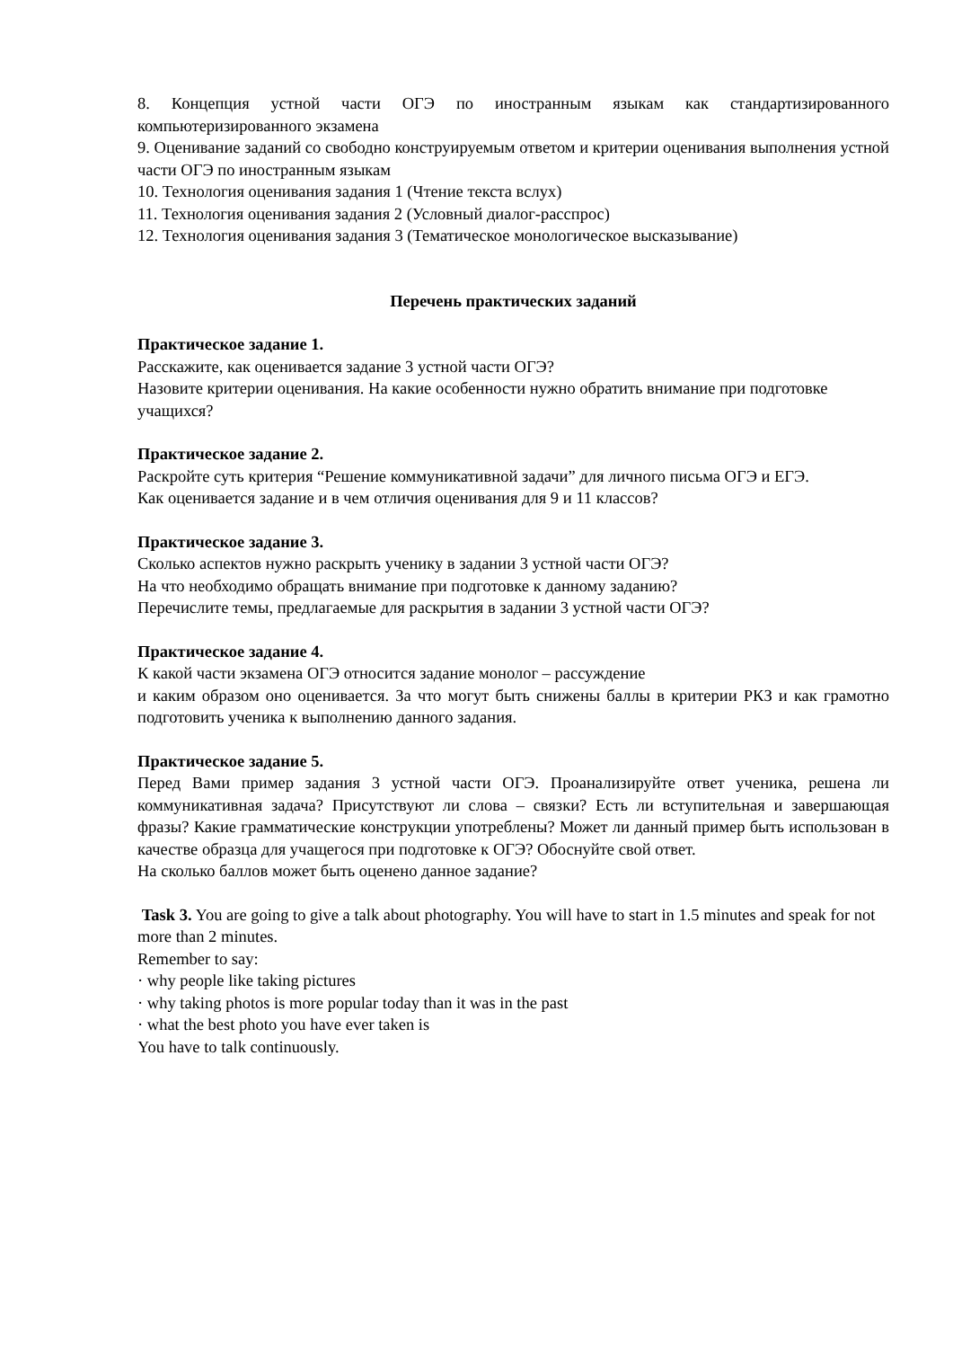8. Концепция устной части ОГЭ по иностранным языкам как стандартизированного компьютеризированного экзамена
9. Оценивание заданий со свободно конструируемым ответом и критерии оценивания выполнения устной части ОГЭ по иностранным языкам
10. Технология оценивания задания 1 (Чтение текста вслух)
11. Технология оценивания задания 2 (Условный диалог-расспрос)
12. Технология оценивания задания 3 (Тематическое монологическое высказывание)
Перечень практических заданий
Практическое задание 1.
Расскажите, как оценивается задание 3 устной части ОГЭ?
Назовите критерии оценивания. На какие особенности нужно обратить внимание при подготовке учащихся?
Практическое задание 2.
Раскройте суть критерия “Решение коммуникативной задачи” для личного письма ОГЭ и ЕГЭ.
Как оценивается задание и в чем отличия оценивания для 9 и 11 классов?
Практическое задание 3.
Сколько аспектов нужно раскрыть ученику в задании 3 устной части ОГЭ?
На что необходимо обращать внимание при подготовке к данному заданию?
Перечислите темы, предлагаемые для раскрытия в задании 3 устной части ОГЭ?
Практическое задание 4.
К какой части экзамена ОГЭ относится задание монолог – рассуждение
и каким образом оно оценивается. За что могут быть снижены баллы в критерии РКЗ и как грамотно подготовить ученика к выполнению данного задания.
Практическое задание 5.
Перед Вами пример задания 3 устной части ОГЭ. Проанализируйте ответ ученика, решена ли коммуникативная задача? Присутствуют ли слова – связки? Есть ли вступительная и завершающая фразы? Какие грамматические конструкции употреблены? Может ли данный пример быть использован в качестве образца для учащегося при подготовке к ОГЭ? Обоснуйте свой ответ.
На сколько баллов может быть оценено данное задание?
Task 3. You are going to give a talk about photography. You will have to start in 1.5 minutes and speak for not more than 2 minutes.
Remember to say:
· why people like taking pictures
· why taking photos is more popular today than it was in the past
· what the best photo you have ever taken is
You have to talk continuously.